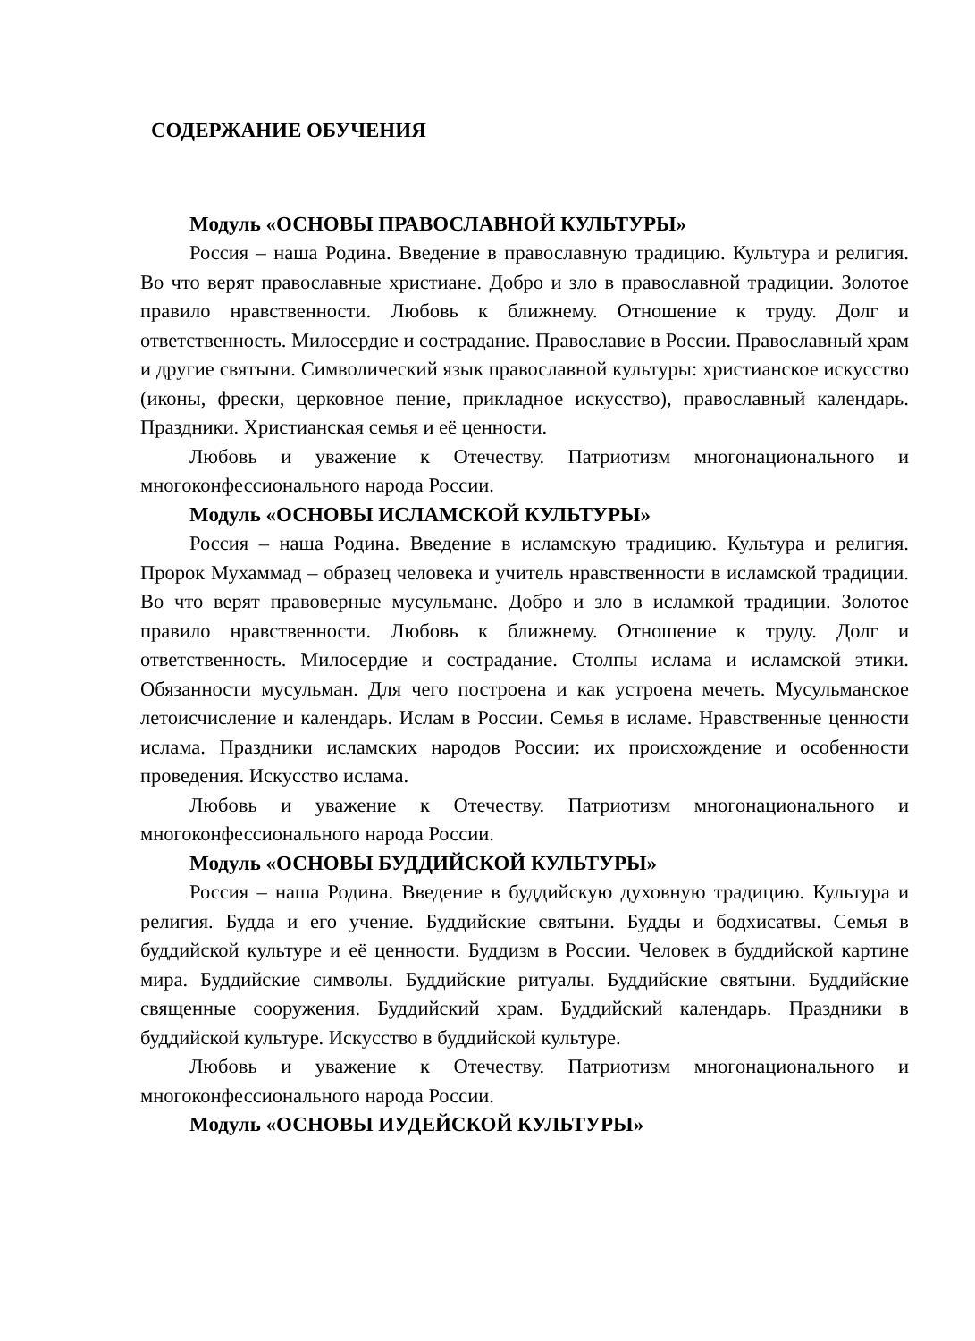СОДЕРЖАНИЕ ОБУЧЕНИЯ
Модуль «ОСНОВЫ ПРАВОСЛАВНОЙ КУЛЬТУРЫ»
Россия – наша Родина. Введение в православную традицию. Культура и религия. Во что верят православные христиане. Добро и зло в православной традиции. Золотое правило нравственности. Любовь к ближнему. Отношение к труду. Долг и ответственность. Милосердие и сострадание. Православие в России. Православный храм и другие святыни. Символический язык православной культуры: христианское искусство (иконы, фрески, церковное пение, прикладное искусство), православный календарь. Праздники. Христианская семья и её ценности.
Любовь и уважение к Отечеству. Патриотизм многонационального и многоконфессионального народа России.
Модуль «ОСНОВЫ ИСЛАМСКОЙ КУЛЬТУРЫ»
Россия – наша Родина. Введение в исламскую традицию. Культура и религия. Пророк Мухаммад – образец человека и учитель нравственности в исламской традиции. Во что верят правоверные мусульмане. Добро и зло в исламкой традиции. Золотое правило нравственности. Любовь к ближнему. Отношение к труду. Долг и ответственность. Милосердие и сострадание. Столпы ислама и исламской этики. Обязанности мусульман. Для чего построена и как устроена мечеть. Мусульманское летоисчисление и календарь. Ислам в России. Семья в исламе. Нравственные ценности ислама. Праздники исламских народов России: их происхождение и особенности проведения. Искусство ислама.
Любовь и уважение к Отечеству. Патриотизм многонационального и многоконфессионального народа России.
Модуль «ОСНОВЫ БУДДИЙСКОЙ КУЛЬТУРЫ»
Россия – наша Родина. Введение в буддийскую духовную традицию. Культура и религия. Будда и его учение. Буддийские святыни. Будды и бодхисатвы. Семья в буддийской культуре и её ценности. Буддизм в России. Человек в буддийской картине мира. Буддийские символы. Буддийские ритуалы. Буддийские святыни. Буддийские священные сооружения. Буддийский храм. Буддийский календарь. Праздники в буддийской культуре. Искусство в буддийской культуре.
Любовь и уважение к Отечеству. Патриотизм многонационального и многоконфессионального народа России.
Модуль «ОСНОВЫ ИУДЕЙСКОЙ КУЛЬТУРЫ»